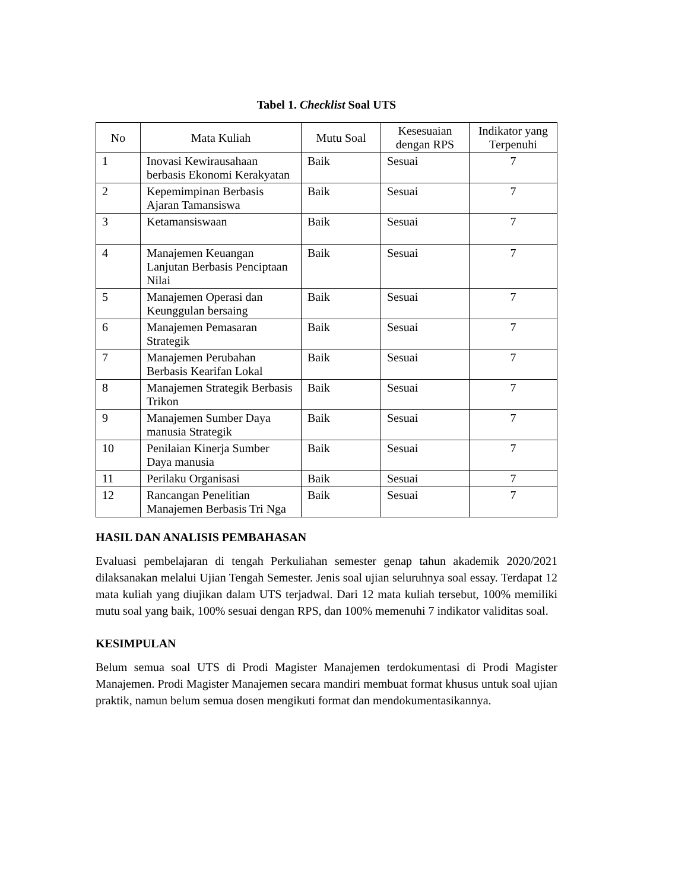Tabel 1. Checklist Soal UTS
| No | Mata Kuliah | Mutu Soal | Kesesuaian dengan RPS | Indikator yang Terpenuhi |
| --- | --- | --- | --- | --- |
| 1 | Inovasi Kewirausahaan berbasis Ekonomi Kerakyatan | Baik | Sesuai | 7 |
| 2 | Kepemimpinan Berbasis Ajaran Tamansiswa | Baik | Sesuai | 7 |
| 3 | Ketamansiswaan | Baik | Sesuai | 7 |
| 4 | Manajemen Keuangan Lanjutan Berbasis Penciptaan Nilai | Baik | Sesuai | 7 |
| 5 | Manajemen Operasi dan Keunggulan bersaing | Baik | Sesuai | 7 |
| 6 | Manajemen Pemasaran Strategik | Baik | Sesuai | 7 |
| 7 | Manajemen Perubahan Berbasis Kearifan Lokal | Baik | Sesuai | 7 |
| 8 | Manajemen Strategik Berbasis Trikon | Baik | Sesuai | 7 |
| 9 | Manajemen Sumber Daya manusia Strategik | Baik | Sesuai | 7 |
| 10 | Penilaian Kinerja Sumber Daya manusia | Baik | Sesuai | 7 |
| 11 | Perilaku Organisasi | Baik | Sesuai | 7 |
| 12 | Rancangan Penelitian Manajemen Berbasis Tri Nga | Baik | Sesuai | 7 |
HASIL DAN ANALISIS PEMBAHASAN
Evaluasi pembelajaran di tengah Perkuliahan semester genap tahun akademik 2020/2021 dilaksanakan melalui Ujian Tengah Semester. Jenis soal ujian seluruhnya soal essay. Terdapat 12 mata kuliah yang diujikan dalam UTS terjadwal. Dari 12 mata kuliah tersebut, 100% memiliki mutu soal yang baik, 100% sesuai dengan RPS, dan 100% memenuhi 7 indikator validitas soal.
KESIMPULAN
Belum semua soal UTS di Prodi Magister Manajemen terdokumentasi di Prodi Magister Manajemen. Prodi Magister Manajemen secara mandiri membuat format khusus untuk soal ujian praktik, namun belum semua dosen mengikuti format dan mendokumentasikannya.